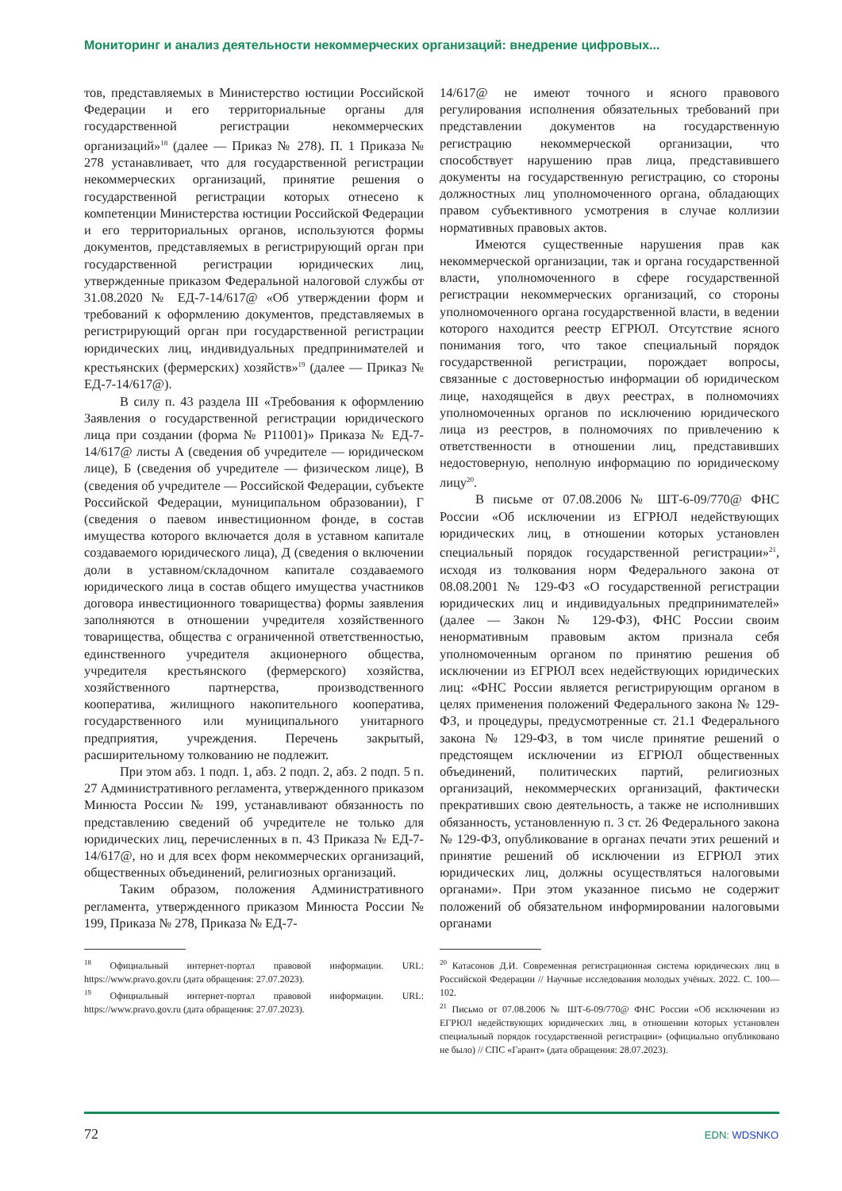Мониторинг и анализ деятельности некоммерческих организаций: внедрение цифровых...
тов, представляемых в Министерство юстиции Российской Федерации и его территориальные органы для государственной регистрации некоммерческих организаций»<sup>18</sup> (далее — Приказ № 278). П. 1 Приказа № 278 устанавливает, что для государственной регистрации некоммерческих организаций, принятие решения о государственной регистрации которых отнесено к компетенции Министерства юстиции Российской Федерации и его территориальных органов, используются формы документов, представляемых в регистрирующий орган при государственной регистрации юридических лиц, утвержденные приказом Федеральной налоговой службы от 31.08.2020 № ЕД-7-14/617@ «Об утверждении форм и требований к оформлению документов, представляемых в регистрирующий орган при государственной регистрации юридических лиц, индивидуальных предпринимателей и крестьянских (фермерских) хозяйств»<sup>19</sup> (далее — Приказ № ЕД-7-14/617@).
В силу п. 43 раздела III «Требования к оформлению Заявления о государственной регистрации юридического лица при создании (форма № Р11001)» Приказа № ЕД-7-14/617@ листы А (сведения об учредителе — юридическом лице), Б (сведения об учредителе — физическом лице), В (сведения об учредителе — Российской Федерации, субъекте Российской Федерации, муниципальном образовании), Г (сведения о паевом инвестиционном фонде, в состав имущества которого включается доля в уставном капитале создаваемого юридического лица), Д (сведения о включении доли в уставном/складочном капитале создаваемого юридического лица в состав общего имущества участников договора инвестиционного товарищества) формы заявления заполняются в отношении учредителя хозяйственного товарищества, общества с ограниченной ответственностью, единственного учредителя акционерного общества, учредителя крестьянского (фермерского) хозяйства, хозяйственного партнерства, производственного кооператива, жилищного накопительного кооператива, государственного или муниципального унитарного предприятия, учреждения. Перечень закрытый, расширительному толкованию не подлежит.
При этом абз. 1 подп. 1, абз. 2 подп. 2, абз. 2 подп. 5 п. 27 Административного регламента, утвержденного приказом Минюста России № 199, устанавливают обязанность по представлению сведений об учредителе не только для юридических лиц, перечисленных в п. 43 Приказа № ЕД-7-14/617@, но и для всех форм некоммерческих организаций, общественных объединений, религиозных организаций.
Таким образом, положения Административного регламента, утвержденного приказом Минюста России № 199, Приказа № 278, Приказа № ЕД-7-
<sup>18</sup> Официальный интернет-портал правовой информации. URL: https://www.pravo.gov.ru (дата обращения: 27.07.2023).
<sup>19</sup> Официальный интернет-портал правовой информации. URL: https://www.pravo.gov.ru (дата обращения: 27.07.2023).
14/617@ не имеют точного и ясного правового регулирования исполнения обязательных требований при представлении документов на государственную регистрацию некоммерческой организации, что способствует нарушению прав лица, представившего документы на государственную регистрацию, со стороны должностных лиц уполномоченного органа, обладающих правом субъективного усмотрения в случае коллизии нормативных правовых актов.
Имеются существенные нарушения прав как некоммерческой организации, так и органа государственной власти, уполномоченного в сфере государственной регистрации некоммерческих организаций, со стороны уполномоченного органа государственной власти, в ведении которого находится реестр ЕГРЮЛ. Отсутствие ясного понимания того, что такое специальный порядок государственной регистрации, порождает вопросы, связанные с достоверностью информации об юридическом лице, находящейся в двух реестрах, в полномочиях уполномоченных органов по исключению юридического лица из реестров, в полномочиях по привлечению к ответственности в отношении лиц, представивших недостоверную, неполную информацию по юридическому лицу<sup>20</sup>.
В письме от 07.08.2006 № ШТ-6-09/770@ ФНС России «Об исключении из ЕГРЮЛ недействующих юридических лиц, в отношении которых установлен специальный порядок государственной регистрации»<sup>21</sup>, исходя из толкования норм Федерального закона от 08.08.2001 № 129-ФЗ «О государственной регистрации юридических лиц и индивидуальных предпринимателей» (далее — Закон № 129-ФЗ), ФНС России своим ненормативным правовым актом признала себя уполномоченным органом по принятию решения об исключении из ЕГРЮЛ всех недействующих юридических лиц: «ФНС России является регистрирующим органом в целях применения положений Федерального закона № 129-ФЗ, и процедуры, предусмотренные ст. 21.1 Федерального закона № 129-ФЗ, в том числе принятие решений о предстоящем исключении из ЕГРЮЛ общественных объединений, политических партий, религиозных организаций, некоммерческих организаций, фактически прекративших свою деятельность, а также не исполнивших обязанность, установленную п. 3 ст. 26 Федерального закона № 129-ФЗ, опубликование в органах печати этих решений и принятие решений об исключении из ЕГРЮЛ этих юридических лиц, должны осуществляться налоговыми органами». При этом указанное письмо не содержит положений об обязательном информировании налоговыми органами
<sup>20</sup> Катасонов Д.И. Современная регистрационная система юридических лиц в Российской Федерации // Научные исследования молодых учёных. 2022. С. 100—102.
<sup>21</sup> Письмо от 07.08.2006 № ШТ-6-09/770@ ФНС России «Об исключении из ЕГРЮЛ недействующих юридических лиц, в отношении которых установлен специальный порядок государственной регистрации» (официально опубликовано не было) // СПС «Гарант» (дата обращения: 28.07.2023).
72 EDN: WDSNKO